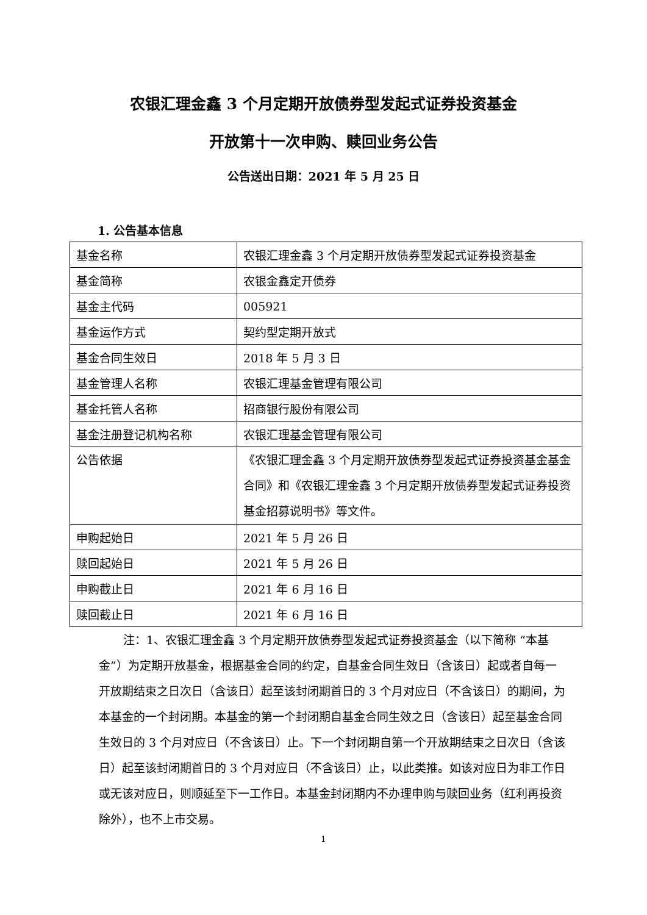农银汇理金鑫 3 个月定期开放债券型发起式证券投资基金
开放第十一次申购、赎回业务公告
公告送出日期：2021 年 5 月 25 日
1. 公告基本信息
| 基金名称 | 农银汇理金鑫 3 个月定期开放债券型发起式证券投资基金 |
| 基金简称 | 农银金鑫定开债券 |
| 基金主代码 | 005921 |
| 基金运作方式 | 契约型定期开放式 |
| 基金合同生效日 | 2018 年 5 月 3 日 |
| 基金管理人名称 | 农银汇理基金管理有限公司 |
| 基金托管人名称 | 招商银行股份有限公司 |
| 基金注册登记机构名称 | 农银汇理基金管理有限公司 |
| 公告依据 | 《农银汇理金鑫 3 个月定期开放债券型发起式证券投资基金基金合同》和《农银汇理金鑫 3 个月定期开放债券型发起式证券投资基金招募说明书》等文件。 |
| 申购起始日 | 2021 年 5 月 26 日 |
| 赎回起始日 | 2021 年 5 月 26 日 |
| 申购截止日 | 2021 年 6 月 16 日 |
| 赎回截止日 | 2021 年 6 月 16 日 |
注：1、农银汇理金鑫 3 个月定期开放债券型发起式证券投资基金（以下简称 “本基金”）为定期开放基金，根据基金合同的约定，自基金合同生效日（含该日）起或者自每一开放期结束之日次日（含该日）起至该封闭期首日的 3 个月对应日（不含该日）的期间，为本基金的一个封闭期。本基金的第一个封闭期自基金合同生效之日（含该日）起至基金合同生效日的 3 个月对应日（不含该日）止。下一个封闭期自第一个开放期结束之日次日（含该日）起至该封闭期首日的 3 个月对应日（不含该日）止，以此类推。如该对应日为非工作日或无该对应日，则顺延至下一工作日。本基金封闭期内不办理申购与赎回业务（红利再投资除外），也不上市交易。
1